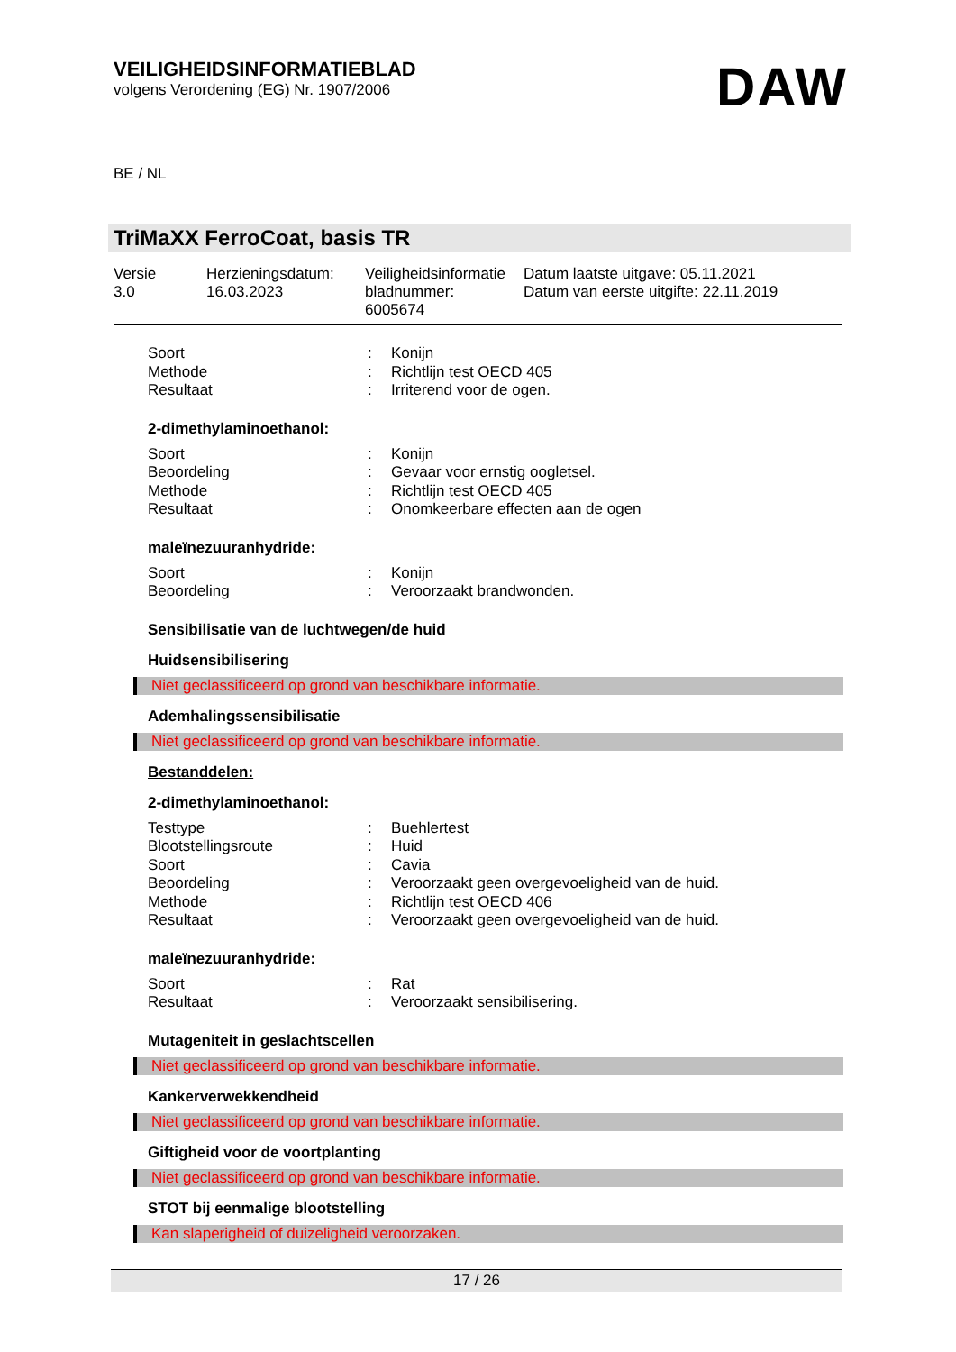VEILIGHEIDSINFORMATIEBLAD
volgens Verordening (EG) Nr. 1907/2006
DAW
BE / NL
TriMaXX FerroCoat, basis TR
| Versie 3.0 | Herzieningsdatum: 16.03.2023 | Veiligheidsinformatie bladnummer: 6005674 | Datum laatste uitgave: 05.11.2021 Datum van eerste uitgifte: 22.11.2019 |
| Soort | : | Konijn |
| Methode | : | Richtlijn test OECD 405 |
| Resultaat | : | Irriterend voor de ogen. |
2-dimethylaminoethanol:
| Soort | : | Konijn |
| Beoordeling | : | Gevaar voor ernstig oogletsel. |
| Methode | : | Richtlijn test OECD 405 |
| Resultaat | : | Onomkeerbare effecten aan de ogen |
maleïnezuuranhydride:
| Soort | : | Konijn |
| Beoordeling | : | Veroorzaakt brandwonden. |
Sensibilisatie van de luchtwegen/de huid
Huidsensibilisering
Niet geclassificeerd op grond van beschikbare informatie.
Ademhalingssensibilisatie
Niet geclassificeerd op grond van beschikbare informatie.
Bestanddelen:
2-dimethylaminoethanol:
| Testtype | : | Buehlertest |
| Blootstellingsroute | : | Huid |
| Soort | : | Cavia |
| Beoordeling | : | Veroorzaakt geen overgevoeligheid van de huid. |
| Methode | : | Richtlijn test OECD 406 |
| Resultaat | : | Veroorzaakt geen overgevoeligheid van de huid. |
maleïnezuuranhydride:
| Soort | : | Rat |
| Resultaat | : | Veroorzaakt sensibilisering. |
Mutageniteit in geslachtscellen
Niet geclassificeerd op grond van beschikbare informatie.
Kankerverwekkendheid
Niet geclassificeerd op grond van beschikbare informatie.
Giftigheid voor de voortplanting
Niet geclassificeerd op grond van beschikbare informatie.
STOT bij eenmalige blootstelling
Kan slaperigheid of duizeligheid veroorzaken.
17 / 26